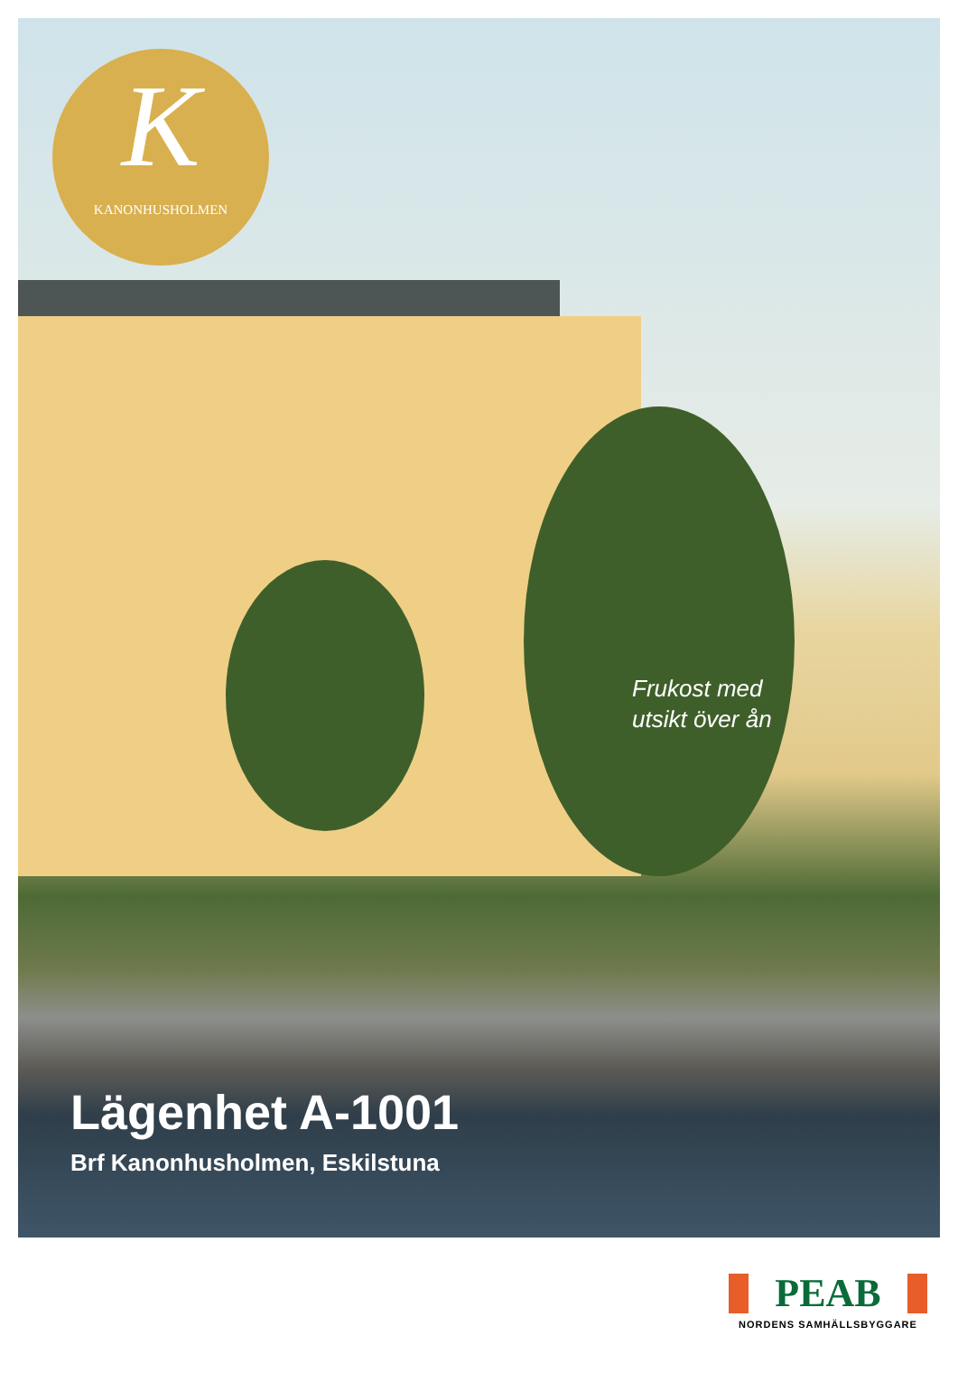K
KANONHUSHOLMEN
Frukost med
utsikt över ån
Lägenhet A-1001
Brf Kanonhusholmen, Eskilstuna
PEAB
NORDENS SAMHÄLLSBYGGARE